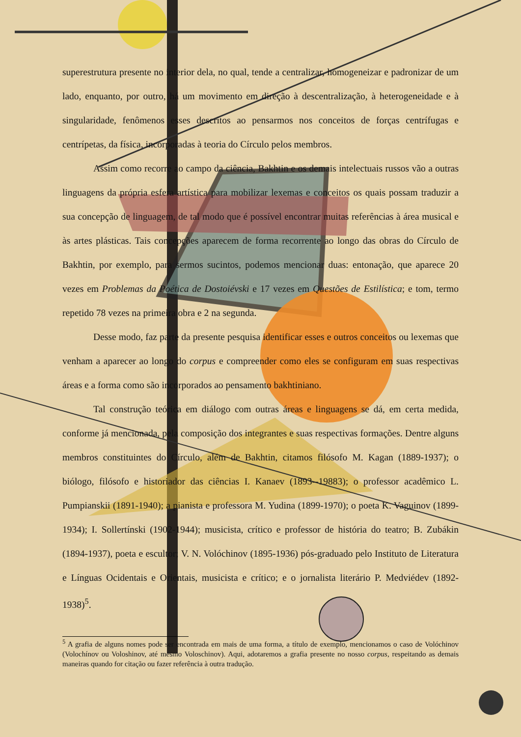superestrutura presente no interior dela, no qual, tende a centralizar, homogeneizar e padronizar de um lado, enquanto, por outro, há um movimento em direção à descentralização, à heterogeneidade e à singularidade, fenômenos esses descritos ao pensarmos nos conceitos de forças centrífugas e centrípetas, da física, incorporadas à teoria do Círculo pelos membros.
Assim como recorre ao campo da ciência, Bakhtin e os demais intelectuais russos vão a outras linguagens da própria esfera artística para mobilizar lexemas e conceitos os quais possam traduzir a sua concepção de linguagem, de tal modo que é possível encontrar muitas referências à área musical e às artes plásticas. Tais concepções aparecem de forma recorrente ao longo das obras do Círculo de Bakhtin, por exemplo, para sermos sucintos, podemos mencionar duas: entonação, que aparece 20 vezes em Problemas da Poética de Dostoiévski e 17 vezes em Questões de Estilística; e tom, termo repetido 78 vezes na primeira obra e 2 na segunda.
Desse modo, faz parte da presente pesquisa identificar esses e outros conceitos ou lexemas que venham a aparecer ao longo do corpus e compreender como eles se configuram em suas respectivas áreas e a forma como são incorporados ao pensamento bakhtiniano.
Tal construção teórica em diálogo com outras áreas e linguagens se dá, em certa medida, conforme já mencionada, pela composição dos integrantes e suas respectivas formações. Dentre alguns membros constituintes do Círculo, além de Bakhtin, citamos filósofo M. Kagan (1889-1937); o biólogo, filósofo e historiador das ciências I. Kanaev (1893--19883); o professor acadêmico L. Pumpianskii (1891-1940); a pianista e professora M. Yudina (1899-1970); o poeta K. Vaguinov (1899-1934); I. Sollertínski (1902-1944); musicista, crítico e professor de história do teatro; B. Zubákin (1894-1937), poeta e escultor; V. N. Volóchinov (1895-1936) pós-graduado pelo Instituto de Literatura e Línguas Ocidentais e Orientais, musicista e crítico; e o jornalista literário P. Medviédev (1892-1938)<sup>5</sup>.
<sup>5</sup> A grafia de alguns nomes pode ser encontrada em mais de uma forma, a título de exemplo, mencionamos o caso de Volóchinov (Volochínov ou Voloshinov, até mesmo Voloschinov). Aqui, adotaremos a grafia presente no nosso corpus, respeitando as demais maneiras quando for citação ou fazer referência à outra tradução.